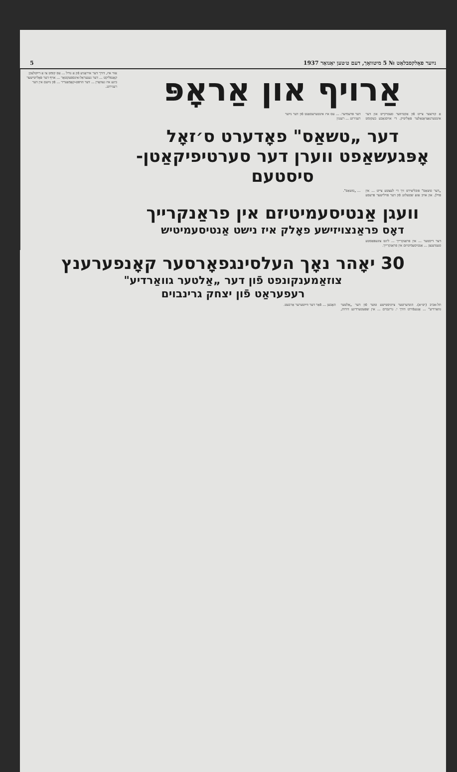נײַער פאָלקסבלאַט № 5 מיטוואָך, דעם ט׳טען יאַנואַר 1937 5
אַרויף און אַראָפּ
אַ קורצער צייט פֿון אַקטיווער טעטיקייט און דער אינטערנאַציאָנאַלער פּאָליטיק. די אויסגאַבע בעקומט דער פּרעמיער. ... עס איז אינטערעסאַנט פֿון דער נײַער רעגירונג ... רעגגין
דער „טשאַס" פאָדערט ס׳זאָל אָפּגעשאַפט ווערן דער סערטיפיקאַטן-סיסטעם
„דער טשאַס" פּובליצירט זיך די לעצטע צייט ... אין פּוילן. און אויב אַזאַ שטעלונג פֿון דער פּוילישער פּרעסע ... „טשאַס".
וועגן אַנטיסעמיטיזם אין פראַנקרייך
דאָס פראַנצויזישע פאָלק איז נישט אַנטיסעמיטיש
דער דיכטער ... אין פראַנקרייך ... ליגט צוגעפּאַסטע טענדענצן ... אַנטיסעמיטיזם אין פראַנקרייך.
אַזוי איז, דורך דער איראָניע פֿון אַ גורל ... עס קומט צו אַ דײַטלעכן קאָנפליקט ... דער גענעראַל-אינספעקטאָר ... אויף דער פּאָליטישער בינע איז געוואָרן ... דער הויפּט-קאָמאַנדיר ... פֿון נײַעם אין דער רעגירונג.
30 יאָהר נאָך העלסינגפאָרסער קאָנפערענץ
צוזאַמענקונפט פֿון דער „אַלטער גוואַרדיע"
רעפעראַט פֿון יצחק גרינבוים
תל-אביב (יט״א). הונדערטער ציוניסטישע טוער פֿון דער „אַלטער גוואַרדיע" ... אָנגעפֿירט דורך י. גרינבוים ... אין שפּעטערדיגע דורות, האָבען ... פֿאַר דער ווײַטערער אַרבעט.